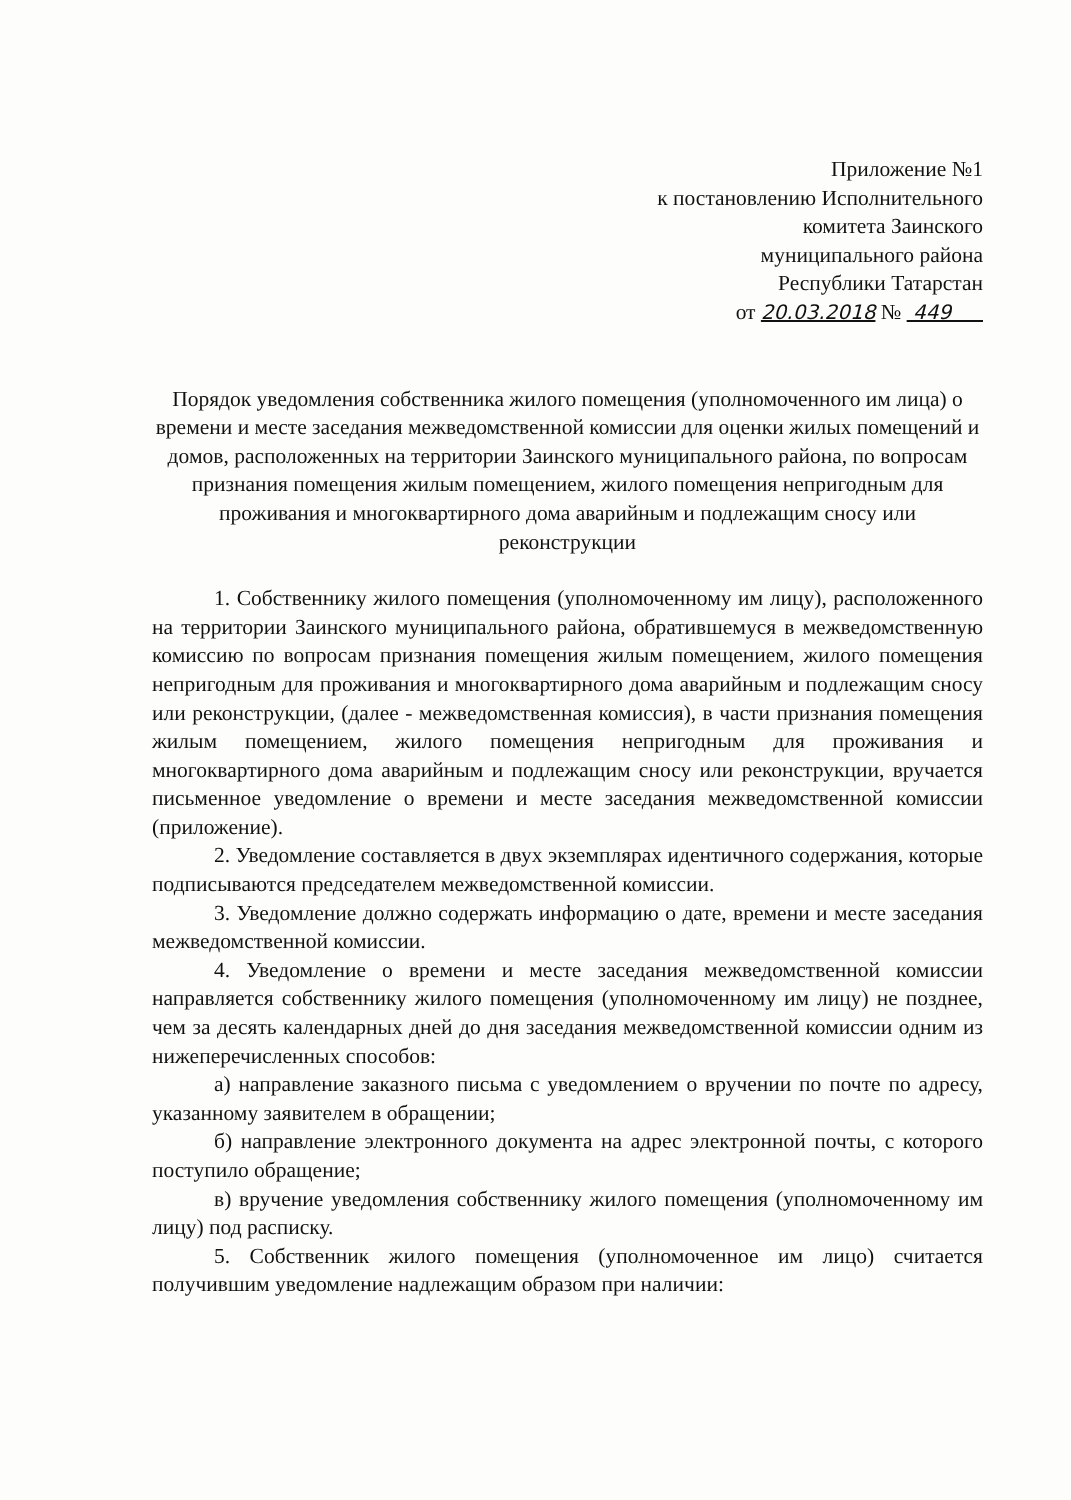Приложение №1
к постановлению Исполнительного
комитета Заинского
муниципального района
Республики Татарстан
от 20.03.2018 № 449
Порядок уведомления собственника жилого помещения (уполномоченного им лица) о времени и месте заседания межведомственной комиссии для оценки жилых помещений и домов, расположенных на территории Заинского муниципального района, по вопросам признания помещения жилым помещением, жилого помещения непригодным для проживания и многоквартирного дома аварийным и подлежащим сносу или реконструкции
1. Собственнику жилого помещения (уполномоченному им лицу), расположенного на территории Заинского муниципального района, обратившемуся в межведомственную комиссию по вопросам признания помещения жилым помещением, жилого помещения непригодным для проживания и многоквартирного дома аварийным и подлежащим сносу или реконструкции, (далее - межведомственная комиссия), в части признания помещения жилым помещением, жилого помещения непригодным для проживания и многоквартирного дома аварийным и подлежащим сносу или реконструкции, вручается письменное уведомление о времени и месте заседания межведомственной комиссии (приложение).
2. Уведомление составляется в двух экземплярах идентичного содержания, которые подписываются председателем межведомственной комиссии.
3. Уведомление должно содержать информацию о дате, времени и месте заседания межведомственной комиссии.
4. Уведомление о времени и месте заседания межведомственной комиссии направляется собственнику жилого помещения (уполномоченному им лицу) не позднее, чем за десять календарных дней до дня заседания межведомственной комиссии одним из нижеперечисленных способов:
а) направление заказного письма с уведомлением о вручении по почте по адресу, указанному заявителем в обращении;
б) направление электронного документа на адрес электронной почты, с которого поступило обращение;
в) вручение уведомления собственнику жилого помещения (уполномоченному им лицу) под расписку.
5. Собственник жилого помещения (уполномоченное им лицо) считается получившим уведомление надлежащим образом при наличии: